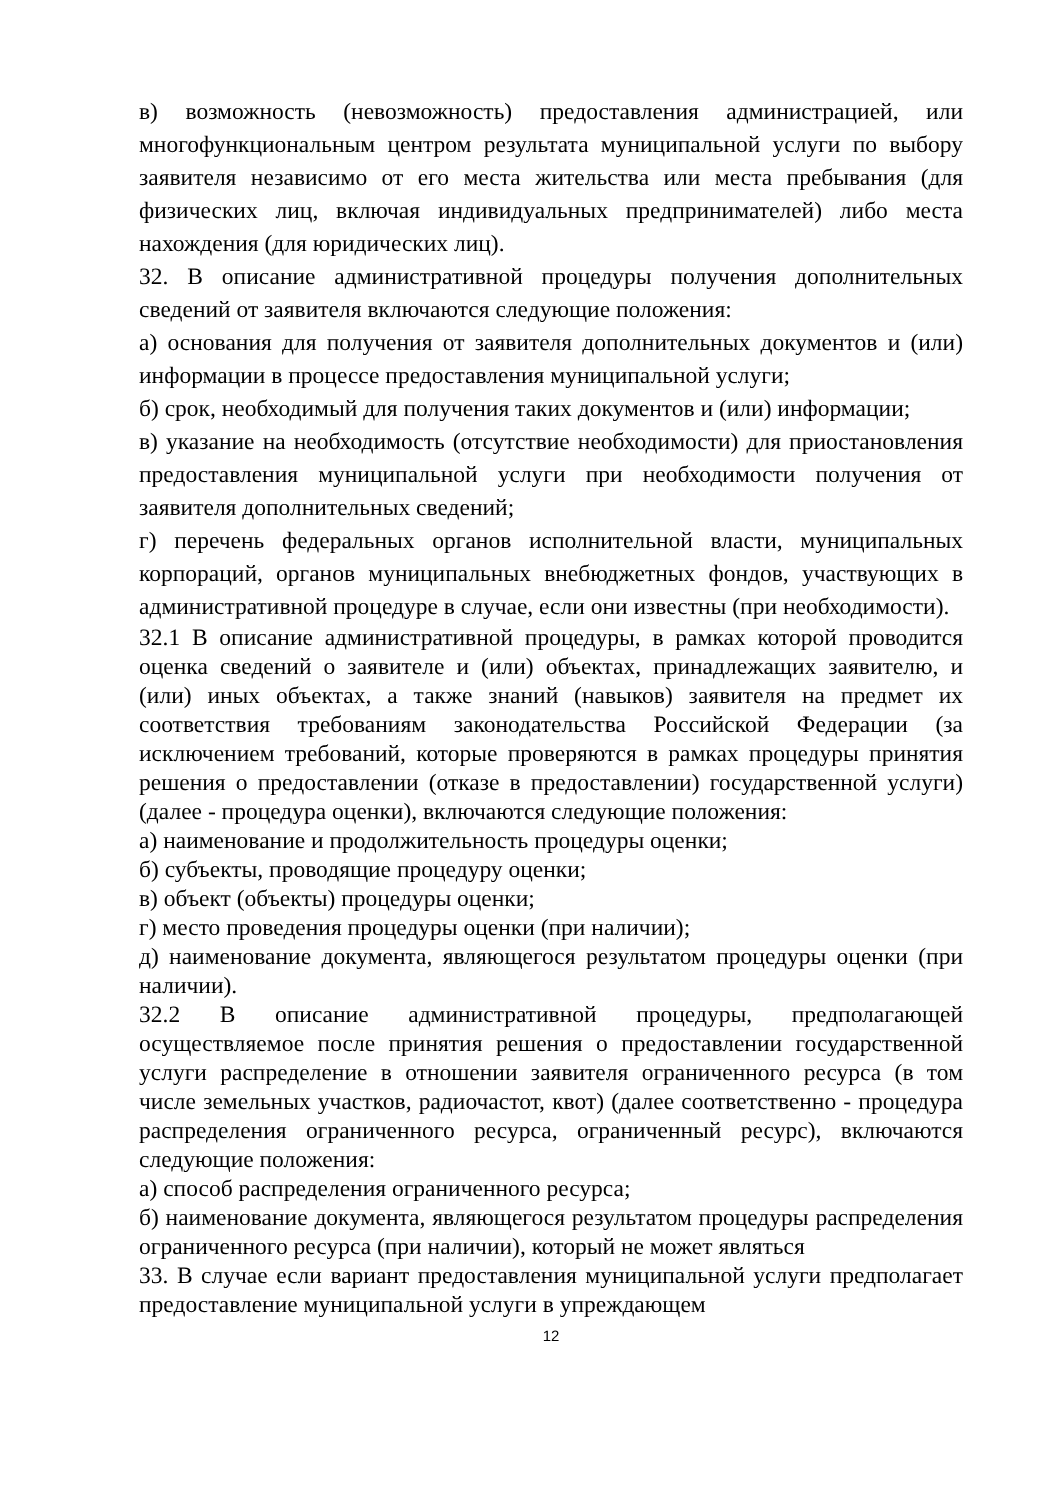в) возможность (невозможность) предоставления администрацией, или многофункциональным центром результата муниципальной услуги по выбору заявителя независимо от его места жительства или места пребывания (для физических лиц, включая индивидуальных предпринимателей) либо места нахождения (для юридических лиц).
32. В описание административной процедуры получения дополнительных сведений от заявителя включаются следующие положения:
а) основания для получения от заявителя дополнительных документов и (или) информации в процессе предоставления муниципальной услуги;
б) срок, необходимый для получения таких документов и (или) информации;
в) указание на необходимость (отсутствие необходимости) для приостановления предоставления муниципальной услуги при необходимости получения от заявителя дополнительных сведений;
г) перечень федеральных органов исполнительной власти, муниципальных корпораций, органов муниципальных внебюджетных фондов, участвующих в административной процедуре в случае, если они известны (при необходимости).
32.1 В описание административной процедуры, в рамках которой проводится оценка сведений о заявителе и (или) объектах, принадлежащих заявителю, и (или) иных объектах, а также знаний (навыков) заявителя на предмет их соответствия требованиям законодательства Российской Федерации (за исключением требований, которые проверяются в рамках процедуры принятия решения о предоставлении (отказе в предоставлении) государственной услуги) (далее - процедура оценки), включаются следующие положения:
а) наименование и продолжительность процедуры оценки;
б) субъекты, проводящие процедуру оценки;
в) объект (объекты) процедуры оценки;
г) место проведения процедуры оценки (при наличии);
д) наименование документа, являющегося результатом процедуры оценки (при наличии).
32.2 В описание административной процедуры, предполагающей осуществляемое после принятия решения о предоставлении государственной услуги распределение в отношении заявителя ограниченного ресурса (в том числе земельных участков, радиочастот, квот) (далее соответственно - процедура распределения ограниченного ресурса, ограниченный ресурс), включаются следующие положения:
а) способ распределения ограниченного ресурса;
б) наименование документа, являющегося результатом процедуры распределения ограниченного ресурса (при наличии), который не может являться
33. В случае если вариант предоставления муниципальной услуги предполагает предоставление муниципальной услуги в упреждающем
12